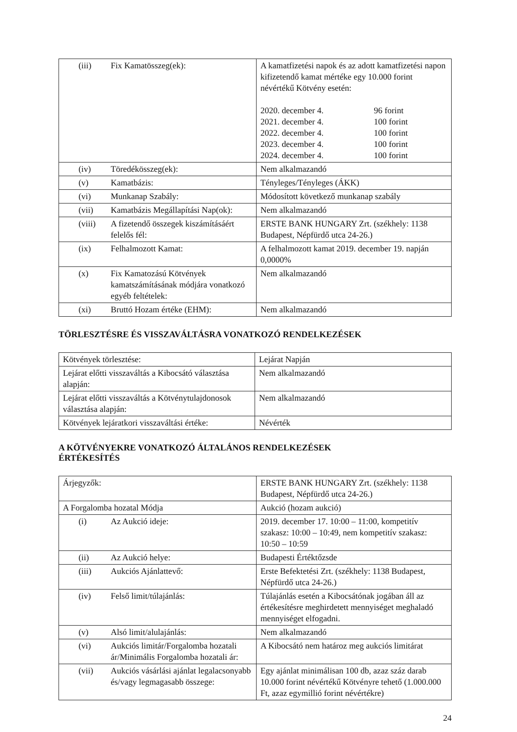| (iii) | Fix Kamatösszeg(ek): | A kamatfizetési napok és az adott kamatfizetési napon kifizetendő kamat mértéke egy 10.000 forint névértékű Kötvény esetén: / 2020. december 4. / 96 forint / / 2021. december 4. / 100 forint / / 2022. december 4. / 100 forint / / 2023. december 4. / 100 forint / / 2024. december 4. / 100 forint / |
| (iv) | Töredékösszeg(ek): | Nem alkalmazandó |
| (v) | Kamatbázis: | Tényleges/Tényleges (ÁKK) |
| (vi) | Munkanap Szabály: | Módosított következő munkanap szabály |
| (vii) | Kamatbázis Megállapítási Nap(ok): | Nem alkalmazandó |
| (viii) | A fizetendő összegek kiszámításáért felelős fél: | ERSTE BANK HUNGARY Zrt. (székhely: 1138 Budapest, Népfürdő utca 24-26.) |
| (ix) | Felhalmozott Kamat: | A felhalmozott kamat 2019. december 19. napján 0,0000% |
| (x) | Fix Kamatozású Kötvények kamatszámításának módjára vonatkozó egyéb feltételek: | Nem alkalmazandó |
| (xi) | Bruttó Hozam értéke (EHM): | Nem alkalmazandó |
TÖRLESZTÉSRE ÉS VISSZAVÁLTÁSRA VONATKOZÓ RENDELKEZÉSEK
| Kötvények törlesztése: | Lejárat Napján |
| Lejárat előtti visszaváltás a Kibocsátó választása alapján: | Nem alkalmazandó |
| Lejárat előtti visszaváltás a Kötvénytulajdonosok választása alapján: | Nem alkalmazandó |
| Kötvények lejáratkori visszaváltási értéke: | Névérték |
A KÖTVÉNYEKRE VONATKOZÓ ÁLTALÁNOS RENDELKEZÉSEK
ÉRTÉKESÍTÉS
| Árjegyzők: | | ERSTE BANK HUNGARY Zrt. (székhely: 1138 Budapest, Népfürdő utca 24-26.) |
| A Forgalomba hozatal Módja | | Aukció (hozam aukció) |
| (i) | Az Aukció ideje: | 2019. december 17. 10:00 – 11:00, kompetitív szakasz: 10:00 – 10:49, nem kompetitív szakasz: 10:50 – 10:59 |
| (ii) | Az Aukció helye: | Budapesti Értéktőzsde |
| (iii) | Aukciós Ajánlattevő: | Erste Befektetési Zrt. (székhely: 1138 Budapest, Népfürdő utca 24-26.) |
| (iv) | Felső limit/túlajánlás: | Túlajánlás esetén a Kibocsátónak jogában áll az értékesítésre meghirdetett mennyiséget meghaladó mennyiséget elfogadni. |
| (v) | Alsó limit/alulajánlás: | Nem alkalmazandó |
| (vi) | Aukciós limitár/Forgalomba hozatali ár/Minimális Forgalomba hozatali ár: | A Kibocsátó nem határoz meg aukciós limitárat |
| (vii) | Aukciós vásárlási ajánlat legalacsonyabb és/vagy legmagasabb összege: | Egy ajánlat minimálisan 100 db, azaz száz darab 10.000 forint névértékű Kötvényre tehető (1.000.000 Ft, azaz egymillió forint névértékre) |
24